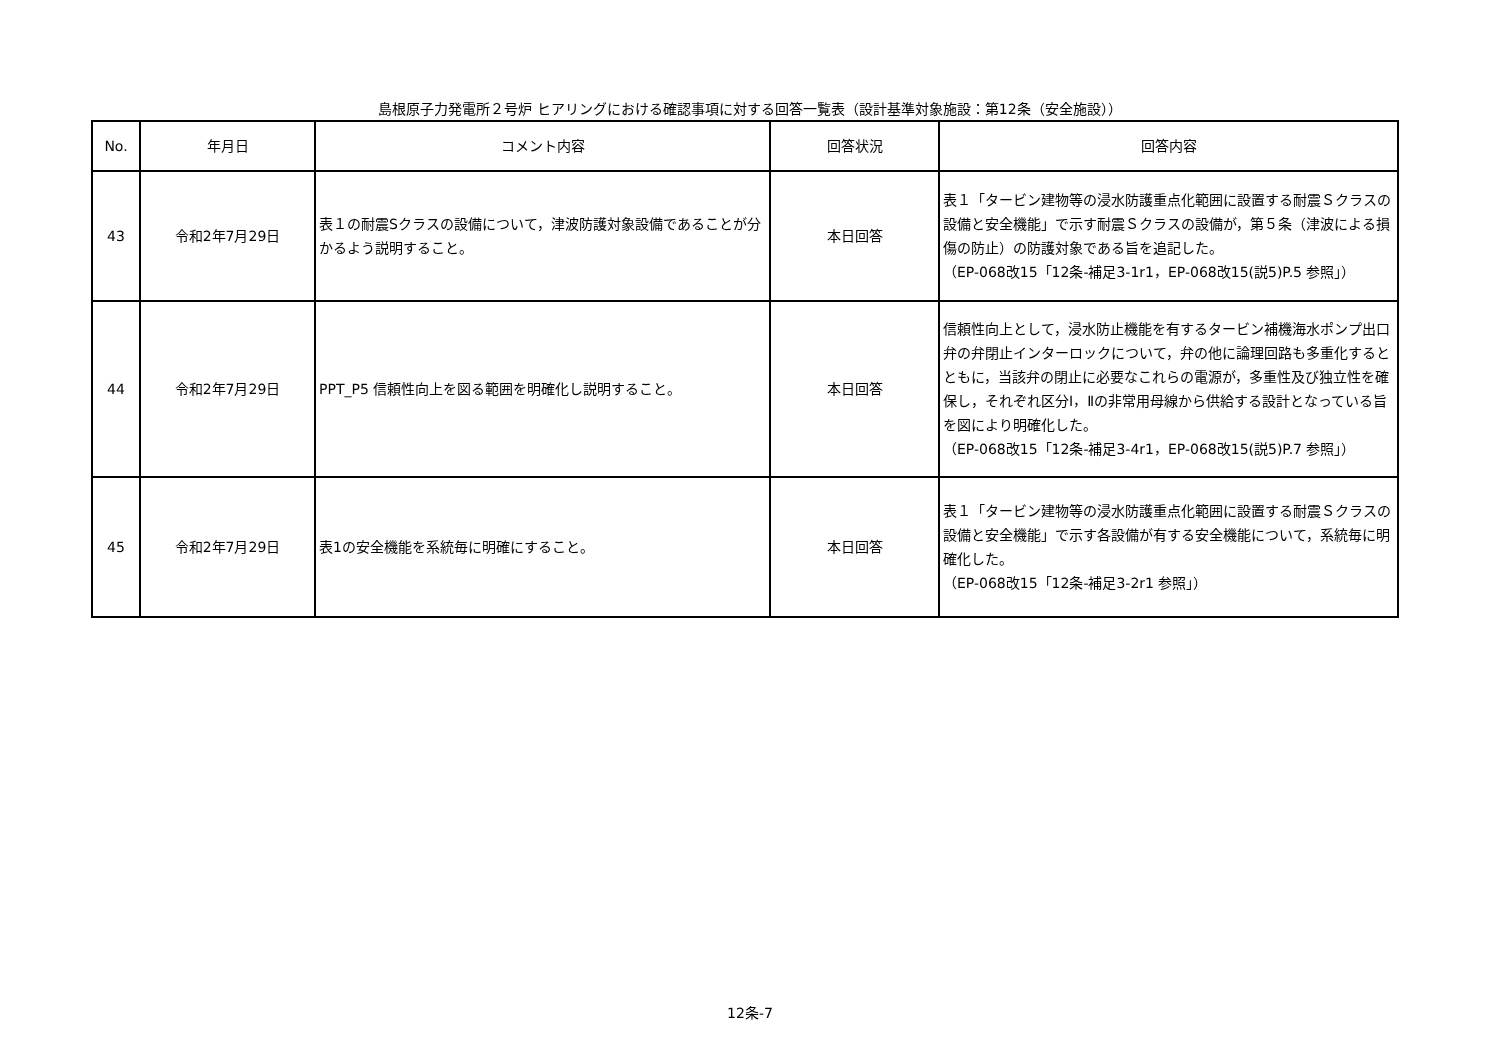島根原子力発電所２号炉 ヒアリングにおける確認事項に対する回答一覧表（設計基準対象施設：第12条（安全施設））
| No. | 年月日 | コメント内容 | 回答状況 | 回答内容 |
| --- | --- | --- | --- | --- |
| 43 | 令和2年7月29日 | 表１の耐震Sクラスの設備について，津波防護対象設備であることが分かるよう説明すること。 | 本日回答 | 表１「タービン建物等の浸水防護重点化範囲に設置する耐震Ｓクラスの設備と安全機能」で示す耐震Ｓクラスの設備が，第５条（津波による損傷の防止）の防護対象である旨を追記した。 （EP-068改15「12条-補足3-1r1，EP-068改15(説5)P.5 参照」） |
| 44 | 令和2年7月29日 | PPT_P5 信頼性向上を図る範囲を明確化し説明すること。 | 本日回答 | 信頼性向上として，浸水防止機能を有するタービン補機海水ポンプ出口弁の弁閉止インターロックについて，弁の他に論理回路も多重化するとともに，当該弁の閉止に必要なこれらの電源が，多重性及び独立性を確保し，それぞれ区分Ⅰ，Ⅱの非常用母線から供給する設計となっている旨を図により明確化した。 （EP-068改15「12条-補足3-4r1，EP-068改15(説5)P.7 参照」） |
| 45 | 令和2年7月29日 | 表1の安全機能を系統毎に明確にすること。 | 本日回答 | 表１「タービン建物等の浸水防護重点化範囲に設置する耐震Ｓクラスの設備と安全機能」で示す各設備が有する安全機能について，系統毎に明確化した。 （EP-068改15「12条-補足3-2r1 参照」） |
12条-7